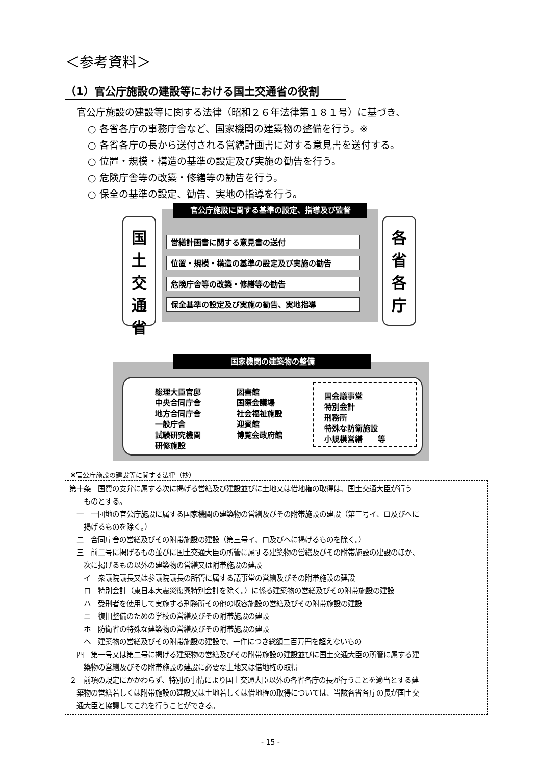＜参考資料＞
（1）官公庁施設の建設等における国土交通省の役割
官公庁施設の建設等に関する法律（昭和２６年法律第１８１号）に基づき、
○ 各省各庁の事務庁舎など、国家機関の建築物の整備を行う。※
○ 各省各庁の長から送付される営繕計画書に対する意見書を送付する。
○ 位置・規模・構造の基準の設定及び実施の勧告を行う。
○ 危険庁舎等の改築・修繕等の勧告を行う。
○ 保全の基準の設定、勧告、実地の指導を行う。
官公庁施設に関する基準の設定、指導及び監督
国
土
交
通
省
各
省
各
庁
営繕計画書に関する意見書の送付
位置・規模・構造の基準の設定及び実施の勧告
危険庁舎等の改築・修繕等の勧告
保全基準の設定及び実施の勧告、実地指導
国家機関の建築物の整備
総理大臣官邸
中央合同庁舎
地方合同庁舎
一般庁舎
試験研究機関
研修施設
図書館
国際会議場
社会福祉施設
迎賓館
博覧会政府館
国会議事堂
特別会計
刑務所
特殊な防衛施設
小規模営繕　　等
※官公庁施設の建設等に関する法律（抄）
第十条　国費の支弁に属する次に掲げる営繕及び建設並びに土地又は借地権の取得は、国土交通大臣が行う
　　ものとする。
　一　一団地の官公庁施設に属する国家機関の建築物の営繕及びその附帯施設の建設（第三号イ、ロ及びヘに
　　掲げるものを除く。）
　二　合同庁舎の営繕及びその附帯施設の建設（第三号イ、ロ及びヘに掲げるものを除く。）
　三　前二号に掲げるもの並びに国土交通大臣の所管に属する建築物の営繕及びその附帯施設の建設のほか、
　　次に掲げるもの以外の建築物の営繕又は附帯施設の建設
　　イ　衆議院議長又は参議院議長の所管に属する議事堂の営繕及びその附帯施設の建設
　　ロ　特別会計（東日本大震災復興特別会計を除く。）に係る建築物の営繕及びその附帯施設の建設
　　ハ　受刑者を使用して実施する刑務所その他の収容施設の営繕及びその附帯施設の建設
　　ニ　復旧整備のための学校の営繕及びその附帯施設の建設
　　ホ　防衛省の特殊な建築物の営繕及びその附帯施設の建設
　　ヘ　建築物の営繕及びその附帯施設の建設で、一件につき総額二百万円を超えないもの
　四　第一号又は第二号に掲げる建築物の営繕及びその附帯施設の建設並びに国土交通大臣の所管に属する建
　　築物の営繕及びその附帯施設の建設に必要な土地又は借地権の取得
２　前項の規定にかかわらず、特別の事情により国土交通大臣以外の各省各庁の長が行うことを適当とする建
　築物の営繕若しくは附帯施設の建設又は土地若しくは借地権の取得については、当該各省各庁の長が国土交
　通大臣と協議してこれを行うことができる。
- 15 -